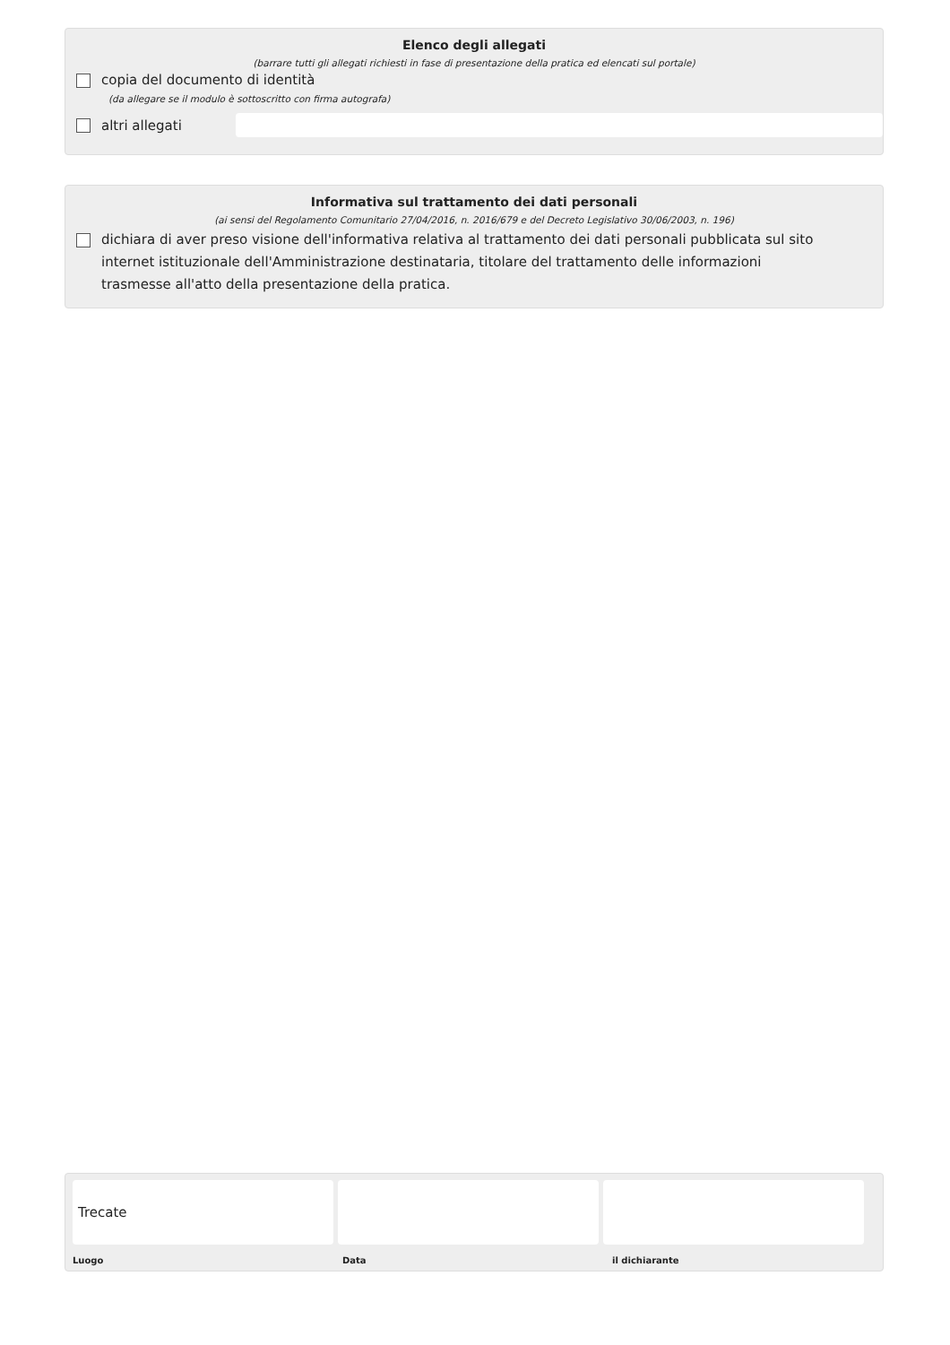Elenco degli allegati
(barrare tutti gli allegati richiesti in fase di presentazione della pratica ed elencati sul portale)
copia del documento di identità
(da allegare se il modulo è sottoscritto con firma autografa)
altri allegati
Informativa sul trattamento dei dati personali
(ai sensi del Regolamento Comunitario 27/04/2016, n. 2016/679 e del Decreto Legislativo 30/06/2003, n. 196)
dichiara di aver preso visione dell'informativa relativa al trattamento dei dati personali pubblicata sul sito internet istituzionale dell'Amministrazione destinataria, titolare del trattamento delle informazioni trasmesse all'atto della presentazione della pratica.
Trecate
Luogo Data il dichiarante